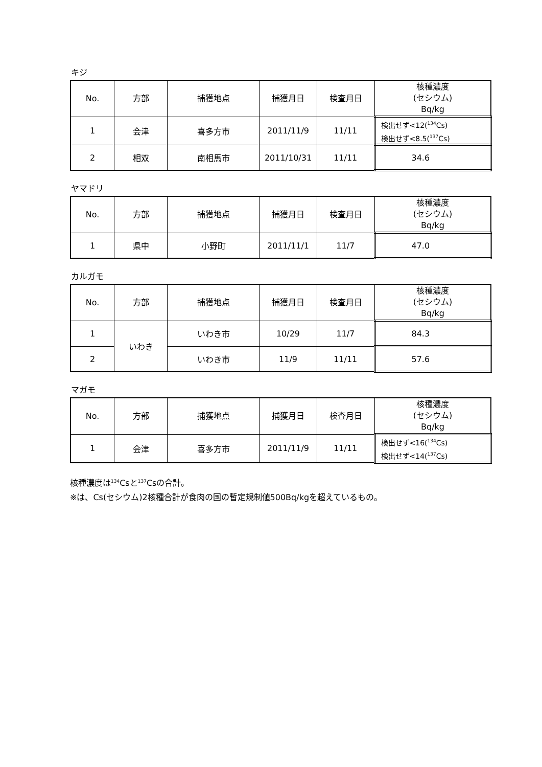キジ
| No. | 方部 | 捕獲地点 | 捕獲月日 | 検査月日 | 核種濃度 (セシウム) Bq/kg |
| --- | --- | --- | --- | --- | --- |
| 1 | 会津 | 喜多方市 | 2011/11/9 | 11/11 | 検出せず<12(<sup>134</sup>Cs) 検出せず<8.5(<sup>137</sup>Cs) |
| 2 | 相双 | 南相馬市 | 2011/10/31 | 11/11 | 34.6 |
ヤマドリ
| No. | 方部 | 捕獲地点 | 捕獲月日 | 検査月日 | 核種濃度 (セシウム) Bq/kg |
| --- | --- | --- | --- | --- | --- |
| 1 | 県中 | 小野町 | 2011/11/1 | 11/7 | 47.0 |
カルガモ
| No. | 方部 | 捕獲地点 | 捕獲月日 | 検査月日 | 核種濃度 (セシウム) Bq/kg |
| --- | --- | --- | --- | --- | --- |
| 1 | いわき | いわき市 | 10/29 | 11/7 | 84.3 |
| 2 | | いわき市 | 11/9 | 11/11 | 57.6 |
マガモ
| No. | 方部 | 捕獲地点 | 捕獲月日 | 検査月日 | 核種濃度 (セシウム) Bq/kg |
| --- | --- | --- | --- | --- | --- |
| 1 | 会津 | 喜多方市 | 2011/11/9 | 11/11 | 検出せず<16(<sup>134</sup>Cs) 検出せず<14(<sup>137</sup>Cs) |
核種濃度は<sup>134</sup>Csと<sup>137</sup>Csの合計。
※は、Cs(セシウム)2核種合計が食肉の国の暫定規制値500Bq/kgを超えているもの。